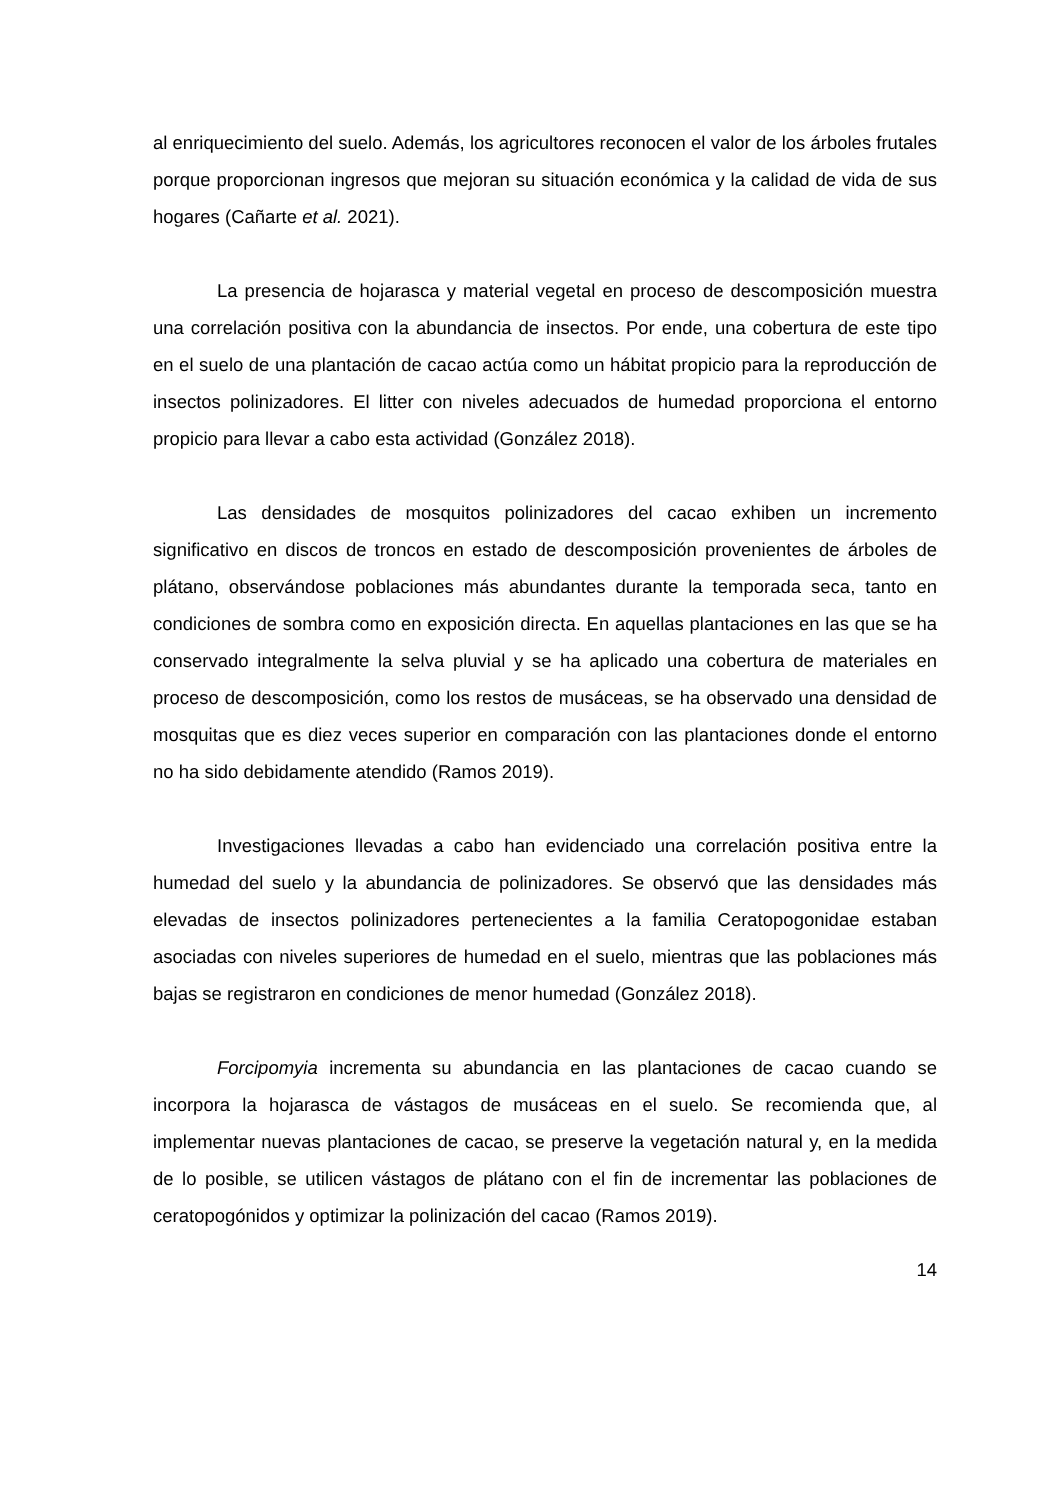al enriquecimiento del suelo. Además, los agricultores reconocen el valor de los árboles frutales porque proporcionan ingresos que mejoran su situación económica y la calidad de vida de sus hogares (Cañarte et al. 2021).
La presencia de hojarasca y material vegetal en proceso de descomposición muestra una correlación positiva con la abundancia de insectos. Por ende, una cobertura de este tipo en el suelo de una plantación de cacao actúa como un hábitat propicio para la reproducción de insectos polinizadores. El litter con niveles adecuados de humedad proporciona el entorno propicio para llevar a cabo esta actividad (González 2018).
Las densidades de mosquitos polinizadores del cacao exhiben un incremento significativo en discos de troncos en estado de descomposición provenientes de árboles de plátano, observándose poblaciones más abundantes durante la temporada seca, tanto en condiciones de sombra como en exposición directa. En aquellas plantaciones en las que se ha conservado integralmente la selva pluvial y se ha aplicado una cobertura de materiales en proceso de descomposición, como los restos de musáceas, se ha observado una densidad de mosquitas que es diez veces superior en comparación con las plantaciones donde el entorno no ha sido debidamente atendido (Ramos 2019).
Investigaciones llevadas a cabo han evidenciado una correlación positiva entre la humedad del suelo y la abundancia de polinizadores. Se observó que las densidades más elevadas de insectos polinizadores pertenecientes a la familia Ceratopogonidae estaban asociadas con niveles superiores de humedad en el suelo, mientras que las poblaciones más bajas se registraron en condiciones de menor humedad (González 2018).
Forcipomyia incrementa su abundancia en las plantaciones de cacao cuando se incorpora la hojarasca de vástagos de musáceas en el suelo. Se recomienda que, al implementar nuevas plantaciones de cacao, se preserve la vegetación natural y, en la medida de lo posible, se utilicen vástagos de plátano con el fin de incrementar las poblaciones de ceratopogónidos y optimizar la polinización del cacao (Ramos 2019).
14